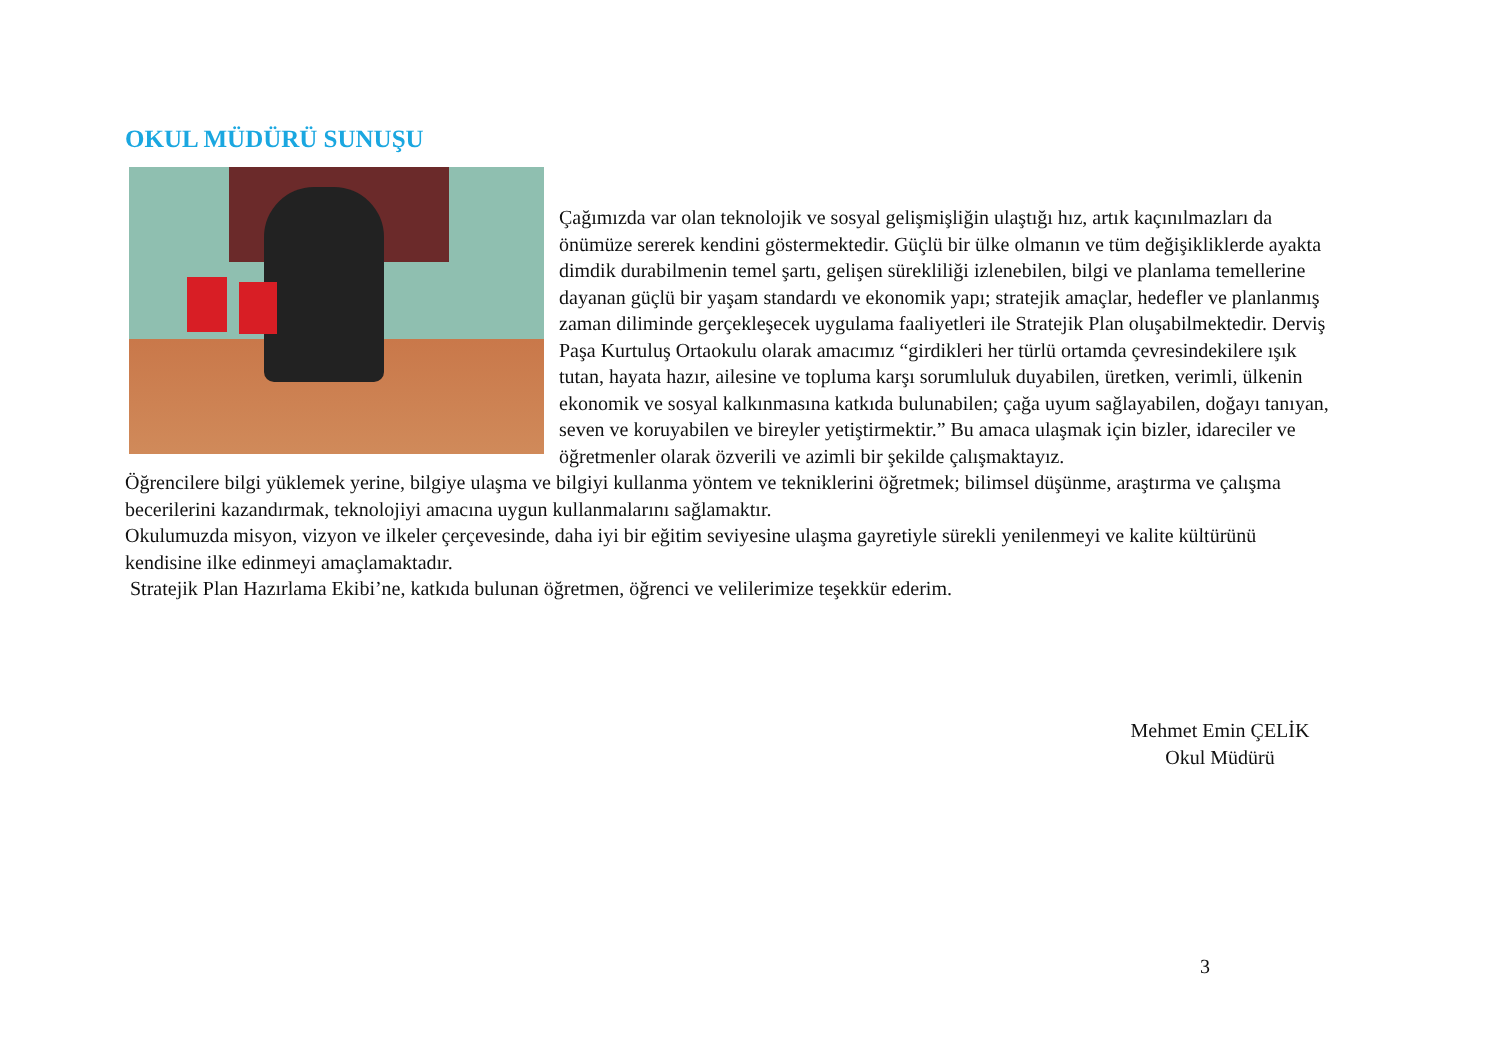OKUL MÜDÜRÜ SUNUŞU
Çağımızda var olan teknolojik ve sosyal gelişmişliğin ulaştığı hız, artık kaçınılmazları da önümüze sererek kendini göstermektedir. Güçlü bir ülke olmanın ve tüm değişikliklerde ayakta dimdik durabilmenin temel şartı, gelişen sürekliliği izlenebilen, bilgi ve planlama temellerine dayanan güçlü bir yaşam standardı ve ekonomik yapı; stratejik amaçlar, hedefler ve planlanmış zaman diliminde gerçekleşecek uygulama faaliyetleri ile Stratejik Plan oluşabilmektedir. Derviş Paşa Kurtuluş Ortaokulu olarak amacımız “girdikleri her türlü ortamda çevresindekilere ışık tutan, hayata hazır, ailesine ve topluma karşı sorumluluk duyabilen, üretken, verimli, ülkenin ekonomik ve sosyal kalkınmasına katkıda bulunabilen; çağa uyum sağlayabilen, doğayı tanıyan, seven ve koruyabilen ve bireyler yetiştirmektir.” Bu amaca ulaşmak için bizler, idareciler ve öğretmenler olarak özverili ve azimli bir şekilde çalışmaktayız.
Öğrencilere bilgi yüklemek yerine, bilgiye ulaşma ve bilgiyi kullanma yöntem ve tekniklerini öğretmek; bilimsel düşünme, araştırma ve çalışma becerilerini kazandırmak, teknolojiyi amacına uygun kullanmalarını sağlamaktır.
Okulumuzda misyon, vizyon ve ilkeler çerçevesinde, daha iyi bir eğitim seviyesine ulaşma gayretiyle sürekli yenilenmeyi ve kalite kültürünü kendisine ilke edinmeyi amaçlamaktadır.
Stratejik Plan Hazırlama Ekibi’ne, katkıda bulunan öğretmen, öğrenci ve velilerimize teşekkür ederim.
Mehmet Emin ÇELİK
Okul Müdürü
3